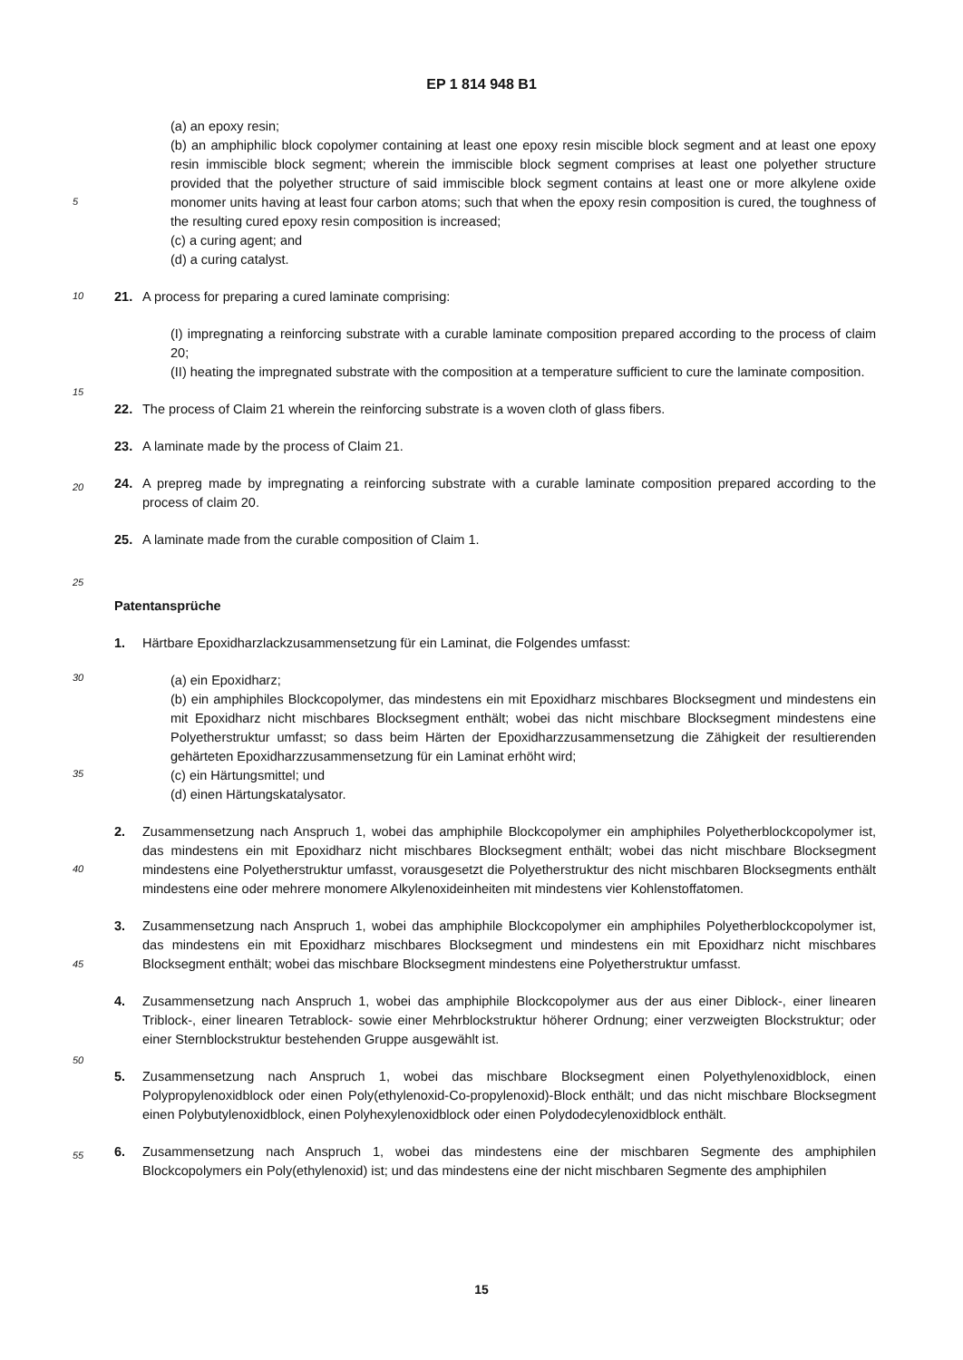EP 1 814 948 B1
(a) an epoxy resin;
(b) an amphiphilic block copolymer containing at least one epoxy resin miscible block segment and at least one epoxy resin immiscible block segment; wherein the immiscible block segment comprises at least one polyether structure provided that the polyether structure of said immiscible block segment contains at least one or more alkylene oxide monomer units having at least four carbon atoms; such that when the epoxy resin composition is cured, the toughness of the resulting cured epoxy resin composition is increased;
(c) a curing agent; and
(d) a curing catalyst.
21. A process for preparing a cured laminate comprising:
(I) impregnating a reinforcing substrate with a curable laminate composition prepared according to the process of claim 20;
(II) heating the impregnated substrate with the composition at a temperature sufficient to cure the laminate composition.
22. The process of Claim 21 wherein the reinforcing substrate is a woven cloth of glass fibers.
23. A laminate made by the process of Claim 21.
24. A prepreg made by impregnating a reinforcing substrate with a curable laminate composition prepared according to the process of claim 20.
25. A laminate made from the curable composition of Claim 1.
Patentansprüche
1. Härtbare Epoxidharzlackzusammensetzung für ein Laminat, die Folgendes umfasst:
(a) ein Epoxidharz;
(b) ein amphiphiles Blockcopolymer, das mindestens ein mit Epoxidharz mischbares Blocksegment und mindestens ein mit Epoxidharz nicht mischbares Blocksegment enthält; wobei das nicht mischbare Blocksegment mindestens eine Polyetherstruktur umfasst; so dass beim Härten der Epoxidharzzusammensetzung die Zähigkeit der resultierenden gehärteten Epoxidharzzusammensetzung für ein Laminat erhöht wird;
(c) ein Härtungsmittel; und
(d) einen Härtungskatalysator.
2. Zusammensetzung nach Anspruch 1, wobei das amphiphile Blockcopolymer ein amphiphiles Polyetherblockcopolymer ist, das mindestens ein mit Epoxidharz nicht mischbares Blocksegment enthält; wobei das nicht mischbare Blocksegment mindestens eine Polyetherstruktur umfasst, vorausgesetzt die Polyetherstruktur des nicht mischbaren Blocksegments enthält mindestens eine oder mehrere monomere Alkylenoxideinheiten mit mindestens vier Kohlenstoffatomen.
3. Zusammensetzung nach Anspruch 1, wobei das amphiphile Blockcopolymer ein amphiphiles Polyetherblockcopolymer ist, das mindestens ein mit Epoxidharz mischbares Blocksegment und mindestens ein mit Epoxidharz nicht mischbares Blocksegment enthält; wobei das mischbare Blocksegment mindestens eine Polyetherstruktur umfasst.
4. Zusammensetzung nach Anspruch 1, wobei das amphiphile Blockcopolymer aus der aus einer Diblock-, einer linearen Triblock-, einer linearen Tetrablock- sowie einer Mehrblockstruktur höherer Ordnung; einer verzweigten Blockstruktur; oder einer Sternblockstruktur bestehenden Gruppe ausgewählt ist.
5. Zusammensetzung nach Anspruch 1, wobei das mischbare Blocksegment einen Polyethylenoxidblock, einen Polypropylenoxidblock oder einen Poly(ethylenoxid-Co-propylenoxid)-Block enthält; und das nicht mischbare Blocksegment einen Polybutylenoxidblock, einen Polyhexylenoxidblock oder einen Polydodecylenoxidblock enthält.
6. Zusammensetzung nach Anspruch 1, wobei das mindestens eine der mischbaren Segmente des amphiphilen Blockcopolymers ein Poly(ethylenoxid) ist; und das mindestens eine der nicht mischbaren Segmente des amphiphilen
5
10
15
20
25
30
35
40
45
50
55
15